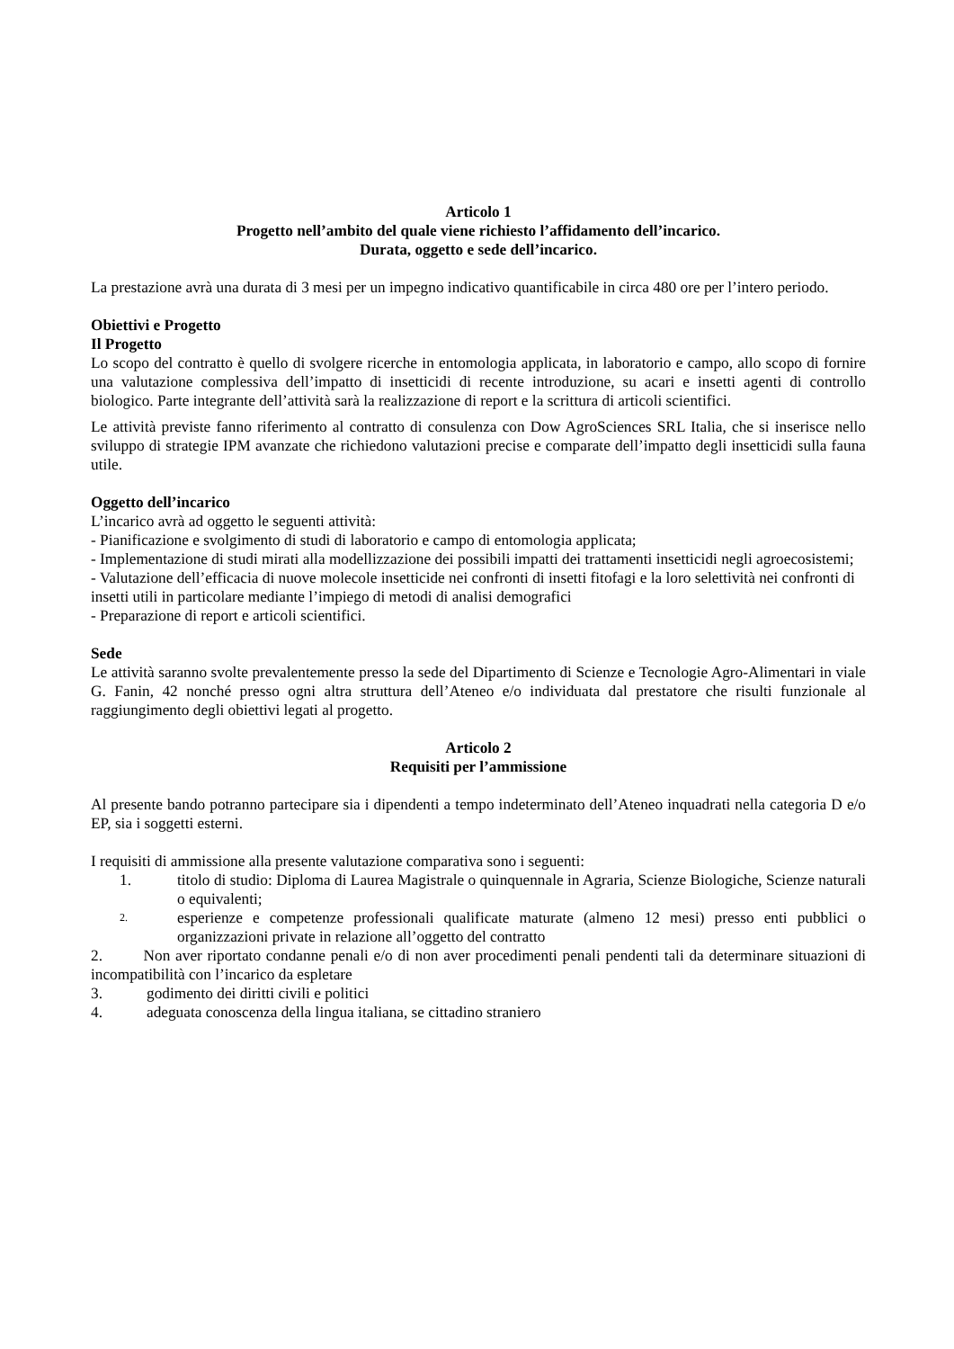Articolo 1
Progetto nell’ambito del quale viene richiesto l’affidamento dell’incarico.
Durata, oggetto e sede dell’incarico.
La prestazione avrà una durata di 3 mesi per un impegno indicativo quantificabile in circa 480 ore per l’intero periodo.
Obiettivi e Progetto
Il Progetto
Lo scopo del contratto è quello di svolgere ricerche in entomologia applicata, in laboratorio e campo, allo scopo di fornire una valutazione complessiva dell’impatto di insetticidi di recente introduzione, su acari e insetti agenti di controllo biologico. Parte integrante dell’attività sarà la realizzazione di report e la scrittura di articoli scientifici.
Le attività previste fanno riferimento al contratto di consulenza con Dow AgroSciences SRL Italia, che si inserisce nello sviluppo di strategie IPM avanzate che richiedono valutazioni precise e comparate dell’impatto degli insetticidi sulla fauna utile.
Oggetto dell’incarico
L’incarico avrà ad oggetto le seguenti attività:
- Pianificazione e svolgimento di studi di laboratorio e campo di entomologia applicata;
- Implementazione di studi mirati alla modellizzazione dei possibili impatti dei trattamenti insetticidi negli agroecosistemi;
- Valutazione dell’efficacia di nuove molecole insetticide nei confronti di insetti fitofagi e la loro selettività nei confronti di insetti utili in particolare mediante l’impiego di metodi di analisi demografici
- Preparazione di report e articoli scientifici.
Sede
Le attività saranno svolte prevalentemente presso la sede del Dipartimento di Scienze e Tecnologie Agro-Alimentari in viale G. Fanin, 42 nonché presso ogni altra struttura dell’Ateneo e/o individuata dal prestatore che risulti funzionale al raggiungimento degli obiettivi legati al progetto.
Articolo 2
Requisiti per l’ammissione
Al presente bando potranno partecipare sia i dipendenti a tempo indeterminato dell’Ateneo inquadrati nella categoria D e/o EP, sia i soggetti esterni.
I requisiti di ammissione alla presente valutazione comparativa sono i seguenti:
1. titolo di studio: Diploma di Laurea Magistrale o quinquennale in Agraria, Scienze Biologiche, Scienze naturali o equivalenti;
2.
esperienze e competenze professionali qualificate maturate (almeno 12 mesi) presso enti pubblici o organizzazioni private in relazione all’oggetto del contratto
2. Non aver riportato condanne penali e/o di non aver procedimenti penali pendenti tali da determinare situazioni di incompatibilità con l’incarico da espletare
3. godimento dei diritti civili e politici
4. adeguata conoscenza della lingua italiana, se cittadino straniero